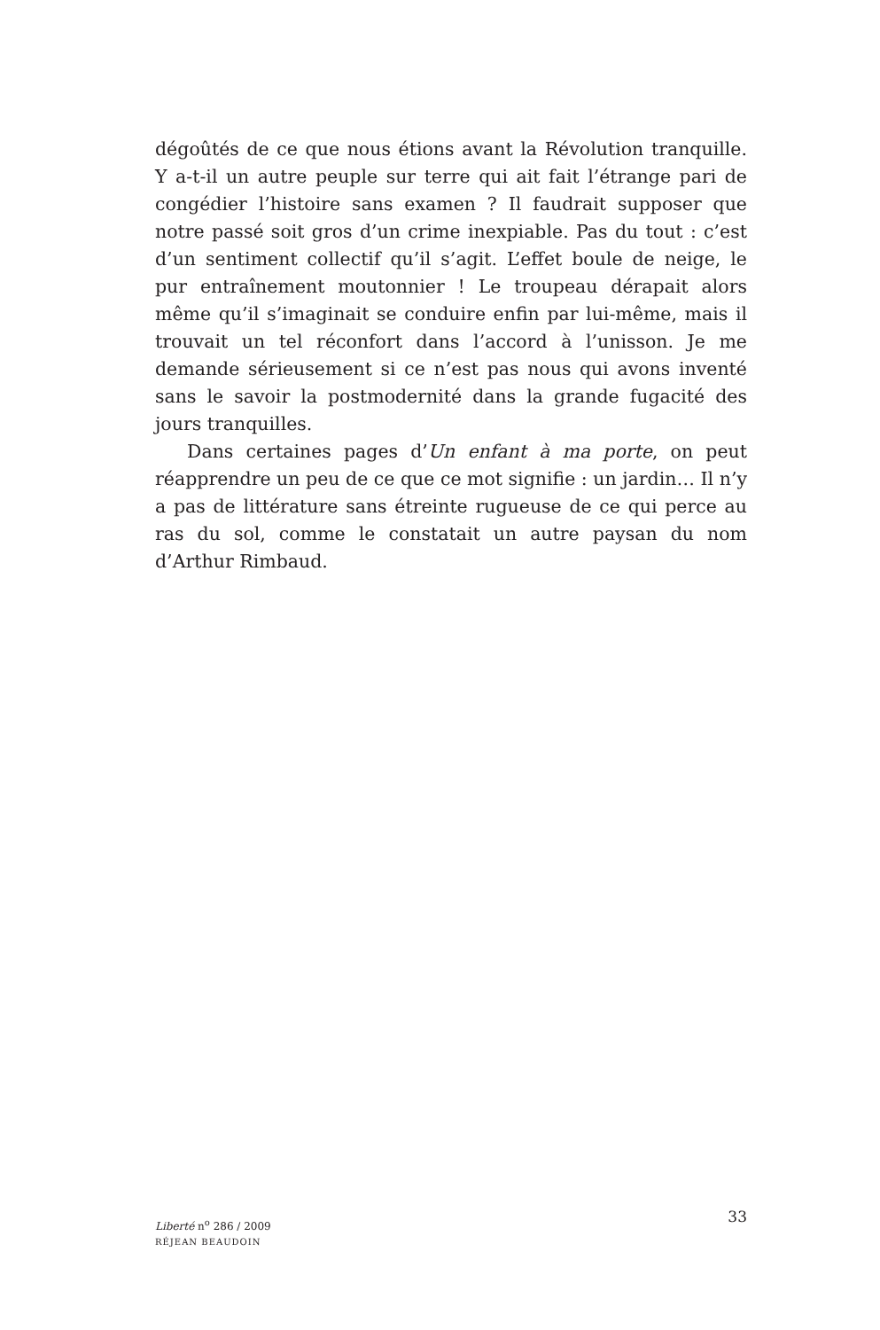dégoûtés de ce que nous étions avant la Révolution tranquille. Y a-t-il un autre peuple sur terre qui ait fait l’étrange pari de congé­dier l’histoire sans examen ? Il faudrait supposer que notre passé soit gros d’un crime inexpiable. Pas du tout : c’est d’un sentiment col­lectif qu’il s’agit. L’effet boule de neige, le pur entraînement mouton­nier ! Le troupeau dérapait alors même qu’il s’imaginait se conduire enfin par lui-même, mais il trouvait un tel réconfort dans l’accord à l’unisson. Je me demande sérieusement si ce n’est pas nous qui avons inventé sans le savoir la postmodernité dans la grande fuga­cité des jours tranquilles.
Dans certaines pages d’Un enfant à ma porte, on peut réapprendre un peu de ce que ce mot signifie : un jardin… Il n’y a pas de littéra­ture sans étreinte rugueuse de ce qui perce au ras du sol, comme le constatait un autre paysan du nom d’Arthur Rimbaud.
Liberté n<sup>o</sup> 286 / 2009
RÉJEAN BEAUDOIN
33